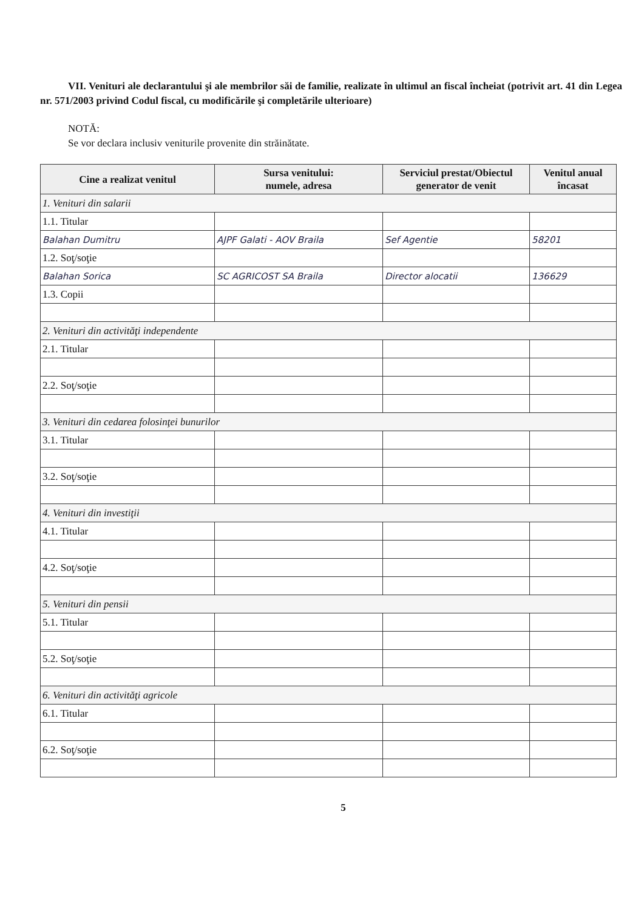VII. Venituri ale declarantului şi ale membrilor săi de familie, realizate în ultimul an fiscal încheiat (potrivit art. 41 din Legea nr. 571/2003 privind Codul fiscal, cu modificările şi completările ulterioare)
NOTĂ:
Se vor declara inclusiv veniturile provenite din străinătate.
| Cine a realizat venitul | Sursa venitului: numele, adresa | Serviciul prestat/Obiectul generator de venit | Venitul anual încasat |
| --- | --- | --- | --- |
| 1. Venituri din salarii | | | |
| 1.1. Titular | | | |
| Balahan Dumitru | AJPF Galati - AOV Braila | Sef Agentie | 58201 |
| 1.2. Soţ/soţie | | | |
| Balahan Sorica | SC AGRICOST SA Braila | Director alocatii | 136629 |
| 1.3. Copii | | | |
| 2. Venituri din activităţi independente | | | |
| 2.1. Titular | | | |
| 2.2. Soţ/soţie | | | |
| 3. Venituri din cedarea folosinţei bunurilor | | | |
| 3.1. Titular | | | |
| 3.2. Soţ/soţie | | | |
| 4. Venituri din investiţii | | | |
| 4.1. Titular | | | |
| 4.2. Soţ/soţie | | | |
| 5. Venituri din pensii | | | |
| 5.1. Titular | | | |
| 5.2. Soţ/soţie | | | |
| 6. Venituri din activităţi agricole | | | |
| 6.1. Titular | | | |
| 6.2. Soţ/soţie | | | |
5